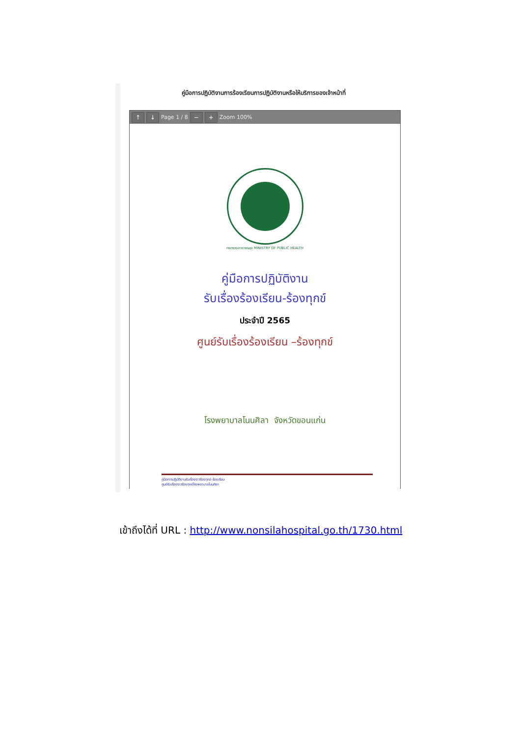คู่มือการปฏิบัติงานการร้องเรียนการปฏิบัติงานหรือให้บริการของเจ้าหน้าที่
↑ ↓ Page 1 / 8 − + Zoom 100%
กระทรวงสาธารณสุข MINISTRY OF PUBLIC HEALTH
คู่มือการปฏิบัติงาน
รับเรื่องร้องเรียน-ร้องทุกข์
ประจำปี 2565
ศูนย์รับเรื่องร้องเรียน –ร้องทุกข์
โรงพยาบาลโนนศิลา จังหวัดขอนแก่น
คู่มือการปฏิบัติงานรับเรื่องราวร้องทุกข์-ร้องเรียน
ศูนย์รับเรื่องราวร้องทุกข์โรงพยาบาลโนนศิลา
เข้าถึงได้ที่ URL : http://www.nonsilahospital.go.th/1730.html